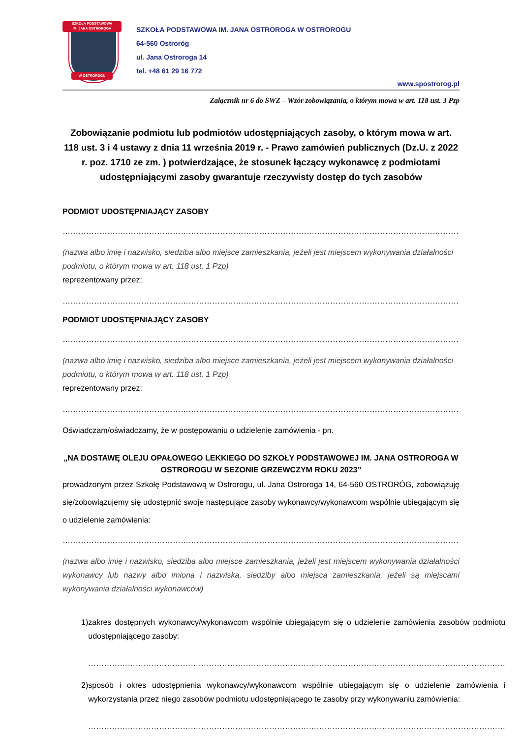SZKOŁA PODSTAWOWA
IM. JANA OSTROROGA
W OSTROROGU
SZKOŁA PODSTAWOWA IM. JANA OSTROROGA W OSTROROGU
64-560 Ostroróg
ul. Jana Ostroroga 14
tel. +48 61 29 16 772
www.spostrorog.pl
Załącznik nr 6 do SWZ – Wzór zobowiązania, o którym mowa w art. 118 ust. 3 Pzp
Zobowiązanie podmiotu lub podmiotów udostępniających zasoby, o którym mowa w art. 118 ust. 3 i 4 ustawy z dnia 11 września 2019 r. - Prawo zamówień publicznych (Dz.U. z 2022 r. poz. 1710 ze zm. ) potwierdzające, że stosunek łączący wykonawcę z podmiotami udostępniającymi zasoby gwarantuje rzeczywisty dostęp do tych zasobów
PODMIOT UDOSTĘPNIAJĄCY ZASOBY
……………………………………………………………………………………………………………………………………………………………………
(nazwa albo imię i nazwisko, siedziba albo miejsce zamieszkania, jeżeli jest miejscem wykonywania działalności podmiotu, o którym mowa w art. 118 ust. 1 Pzp)
reprezentowany przez:
……………………………………………………………………………………………………………………………………………………………………
PODMIOT UDOSTĘPNIAJĄCY ZASOBY
……………………………………………………………………………………………………………………………………………………………………
(nazwa albo imię i nazwisko, siedziba albo miejsce zamieszkania, jeżeli jest miejscem wykonywania działalności podmiotu, o którym mowa w art. 118 ust. 1 Pzp)
reprezentowany przez:
……………………………………………………………………………………………………………………………………………………………………
Oświadczam/oświadczamy, że w postępowaniu o udzielenie zamówienia - pn.
„NA DOSTAWĘ OLEJU OPAŁOWEGO LEKKIEGO DO SZKOŁY PODSTAWOWEJ IM. JANA OSTROROGA W OSTROROGU W SEZONIE GRZEWCZYM ROKU 2023”
prowadzonym przez Szkołę Podstawową w Ostrorogu, ul. Jana Ostroroga 14, 64-560 OSTRORÓG, zobowiązuję się/zobowiązujemy się udostępnić swoje następujące zasoby wykonawcy/wykonawcom wspólnie ubiegającym się o udzielenie zamówienia:
……………………………………………………………………………………………………………………………………………………………………
(nazwa albo imię i nazwisko, siedziba albo miejsce zamieszkania, jeżeli jest miejscem wykonywania działalności wykonawcy lub nazwy albo imiona i nazwiska, siedziby albo miejsca zamieszkania, jeżeli są miejscami wykonywania działalności wykonawców)
1) zakres dostępnych wykonawcy/wykonawcom wspólnie ubiegającym się o udzielenie zamówienia zasobów podmiotu udostępniającego zasoby:
……………………………………………………………………………………………………………………………………………
2) sposób i okres udostępnienia wykonawcy/wykonawcom wspólnie ubiegającym się o udzielenie zamówienia i wykorzystania przez niego zasobów podmiotu udostępniającego te zasoby przy wykonywaniu zamówienia:
……………………………………………………………………………………………………………………………………………